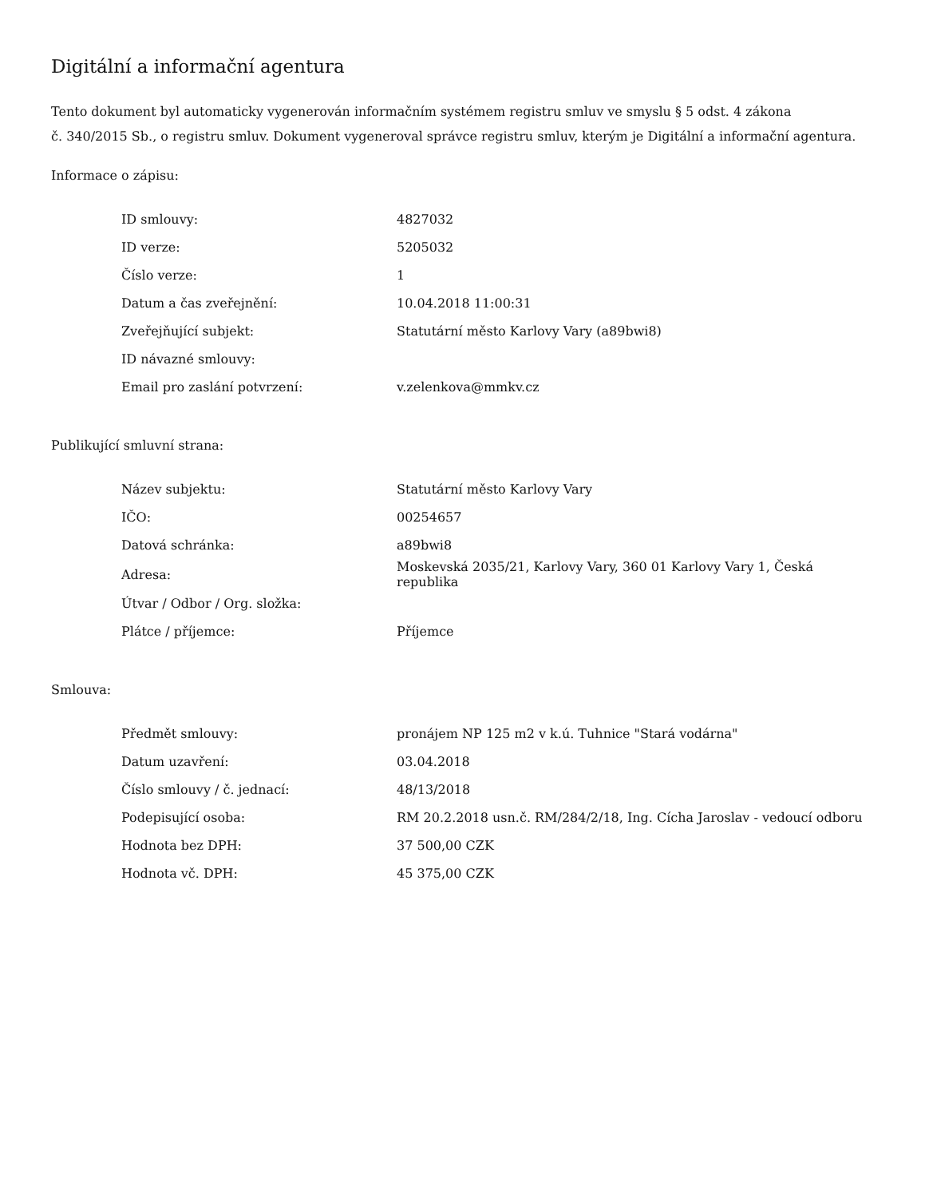Digitální a informační agentura
Tento dokument byl automaticky vygenerován informačním systémem registru smluv ve smyslu § 5 odst. 4 zákona
č. 340/2015 Sb., o registru smluv. Dokument vygeneroval správce registru smluv, kterým je Digitální a informační agentura.
Informace o zápisu:
| ID smlouvy: | 4827032 |
| ID verze: | 5205032 |
| Číslo verze: | 1 |
| Datum a čas zveřejnění: | 10.04.2018 11:00:31 |
| Zveřejňující subjekt: | Statutární město Karlovy Vary (a89bwi8) |
| ID návazné smlouvy: | |
| Email pro zaslání potvrzení: | v.zelenkova@mmkv.cz |
Publikující smluvní strana:
| Název subjektu: | Statutární město Karlovy Vary |
| IČO: | 00254657 |
| Datová schránka: | a89bwi8 |
| Adresa: | Moskevská 2035/21, Karlovy Vary, 360 01 Karlovy Vary 1, Česká republika |
| Útvar / Odbor / Org. složka: | |
| Plátce / příjemce: | Příjemce |
Smlouva:
| Předmět smlouvy: | pronájem NP 125 m2 v k.ú. Tuhnice "Stará vodárna" |
| Datum uzavření: | 03.04.2018 |
| Číslo smlouvy / č. jednací: | 48/13/2018 |
| Podepisující osoba: | RM 20.2.2018 usn.č. RM/284/2/18, Ing. Cícha Jaroslav - vedoucí odboru |
| Hodnota bez DPH: | 37 500,00 CZK |
| Hodnota vč. DPH: | 45 375,00 CZK |